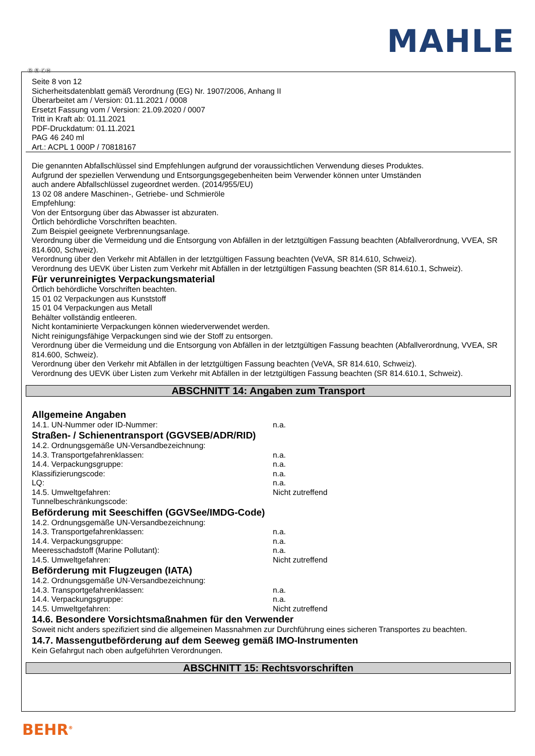MAHLE
Ⓓ Ⓑ ⒸⒽ
Seite 8 von 12
Sicherheitsdatenblatt gemäß Verordnung (EG) Nr. 1907/2006, Anhang II
Überarbeitet am / Version: 01.11.2021 / 0008
Ersetzt Fassung vom / Version: 21.09.2020 / 0007
Tritt in Kraft ab: 01.11.2021
PDF-Druckdatum: 01.11.2021
PAG 46 240 ml
Art.: ACPL 1 000P / 70818167
Die genannten Abfallschlüssel sind Empfehlungen aufgrund der voraussichtlichen Verwendung dieses Produktes.
Aufgrund der speziellen Verwendung und Entsorgungsgegebenheiten beim Verwender können unter Umständen
auch andere Abfallschlüssel zugeordnet werden. (2014/955/EU)
13 02 08 andere Maschinen-, Getriebe- und Schmieröle
Empfehlung:
Von der Entsorgung über das Abwasser ist abzuraten.
Örtlich behördliche Vorschriften beachten.
Zum Beispiel geeignete Verbrennungsanlage.
Verordnung über die Vermeidung und die Entsorgung von Abfällen in der letztgültigen Fassung beachten (Abfallverordnung, VVEA, SR 814.600, Schweiz).
Verordnung über den Verkehr mit Abfällen in der letztgültigen Fassung beachten (VeVA, SR 814.610, Schweiz).
Verordnung des UEVK über Listen zum Verkehr mit Abfällen in der letztgültigen Fassung beachten (SR 814.610.1, Schweiz).
Für verunreinigtes Verpackungsmaterial
Örtlich behördliche Vorschriften beachten.
15 01 02 Verpackungen aus Kunststoff
15 01 04 Verpackungen aus Metall
Behälter vollständig entleeren.
Nicht kontaminierte Verpackungen können wiederverwendet werden.
Nicht reinigungsfähige Verpackungen sind wie der Stoff zu entsorgen.
Verordnung über die Vermeidung und die Entsorgung von Abfällen in der letztgültigen Fassung beachten (Abfallverordnung, VVEA, SR 814.600, Schweiz).
Verordnung über den Verkehr mit Abfällen in der letztgültigen Fassung beachten (VeVA, SR 814.610, Schweiz).
Verordnung des UEVK über Listen zum Verkehr mit Abfällen in der letztgültigen Fassung beachten (SR 814.610.1, Schweiz).
ABSCHNITT 14: Angaben zum Transport
Allgemeine Angaben
14.1. UN-Nummer oder ID-Nummer: n.a.
Straßen- / Schienentransport (GGVSEB/ADR/RID)
14.2. Ordnungsgemäße UN-Versandbezeichnung:
14.3. Transportgefahrenklassen: n.a.
14.4. Verpackungsgruppe: n.a.
Klassifizierungscode: n.a.
LQ: n.a.
14.5. Umweltgefahren: Nicht zutreffend
Tunnelbeschränkungscode:
Beförderung mit Seeschiffen (GGVSee/IMDG-Code)
14.2. Ordnungsgemäße UN-Versandbezeichnung:
14.3. Transportgefahrenklassen: n.a.
14.4. Verpackungsgruppe: n.a.
Meeresschadstoff (Marine Pollutant): n.a.
14.5. Umweltgefahren: Nicht zutreffend
Beförderung mit Flugzeugen (IATA)
14.2. Ordnungsgemäße UN-Versandbezeichnung:
14.3. Transportgefahrenklassen: n.a.
14.4. Verpackungsgruppe: n.a.
14.5. Umweltgefahren: Nicht zutreffend
14.6. Besondere Vorsichtsmaßnahmen für den Verwender
Soweit nicht anders spezifiziert sind die allgemeinen Massnahmen zur Durchführung eines sicheren Transportes zu beachten.
14.7. Massengutbeförderung auf dem Seeweg gemäß IMO-Instrumenten
Kein Gefahrgut nach oben aufgeführten Verordnungen.
ABSCHNITT 15: Rechtsvorschriften
BEHR<sup>®</sup>